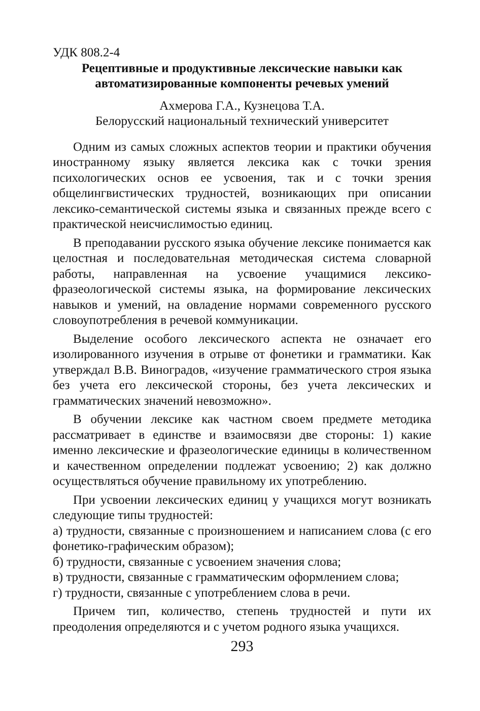УДК 808.2-4
Рецептивные и продуктивные лексические навыки как автоматизированные компоненты речевых умений
Ахмерова Г.А., Кузнецова Т.А.
Белорусский национальный технический университет
Одним из самых сложных аспектов теории и практики обучения иностранному языку является лексика как с точки зрения психологических основ ее усвоения, так и с точки зрения общелингвистических трудностей, возникающих при описании лексико-семантической системы языка и связанных прежде всего с практической неисчислимостью единиц.
В преподавании русского языка обучение лексике понимается как целостная и последовательная методическая система словарной работы, направленная на усвоение учащимися лексико-фразеологической системы языка, на формирование лексических навыков и умений, на овладение нормами современного русского словоупотребления в речевой коммуникации.
Выделение особого лексического аспекта не означает его изолированного изучения в отрыве от фонетики и грамматики. Как утверждал В.В. Виноградов, «изучение грамматического строя языка без учета его лексической стороны, без учета лексических и грамматических значений невозможно».
В обучении лексике как частном своем предмете методика рассматривает в единстве и взаимосвязи две стороны: 1) какие именно лексические и фразеологические единицы в количественном и качественном определении подлежат усвоению; 2) как должно осуществляться обучение правильному их употреблению.
При усвоении лексических единиц у учащихся могут возникать следующие типы трудностей:
а) трудности, связанные с произношением и написанием слова (с его фонетико-графическим образом);
б) трудности, связанные с усвоением значения слова;
в) трудности, связанные с грамматическим оформлением слова;
г) трудности, связанные с употреблением слова в речи.
Причем тип, количество, степень трудностей и пути их преодоления определяются и с учетом родного языка учащихся.
293